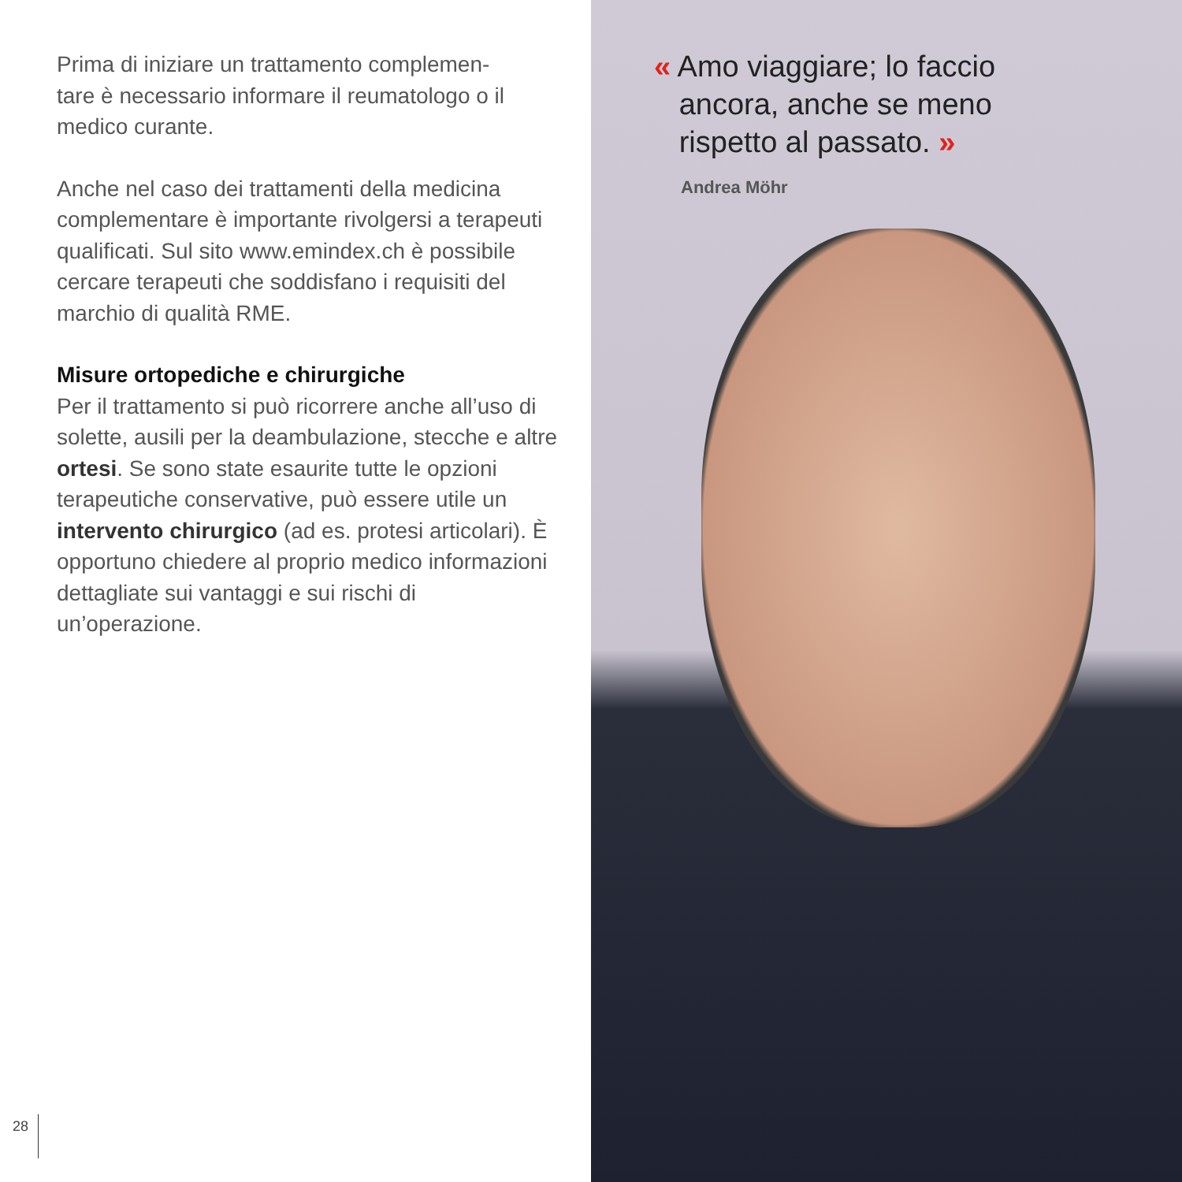Prima di iniziare un trattamento complemen-
tare è necessario informare il reumatologo o il medico curante.
Anche nel caso dei trattamenti della medicina complementare è importante rivolgersi a terapeuti qualificati. Sul sito www.emindex.ch è possibile cercare terapeuti che soddisfano i requisiti del marchio di qualità RME.
Misure ortopediche e chirurgiche
Per il trattamento si può ricorrere anche all’uso di solette, ausili per la deambulazione, stecche e altre ortesi. Se sono state esaurite tutte le opzioni terapeutiche conservative, può essere utile un intervento chirurgico (ad es. protesi articolari). È opportuno chiedere al proprio medico informazioni dettagliate sui vantaggi e sui rischi di un’operazione.
28
« Amo viaggiare; lo faccio
ancora, anche se meno
rispetto al passato. »
Andrea Möhr